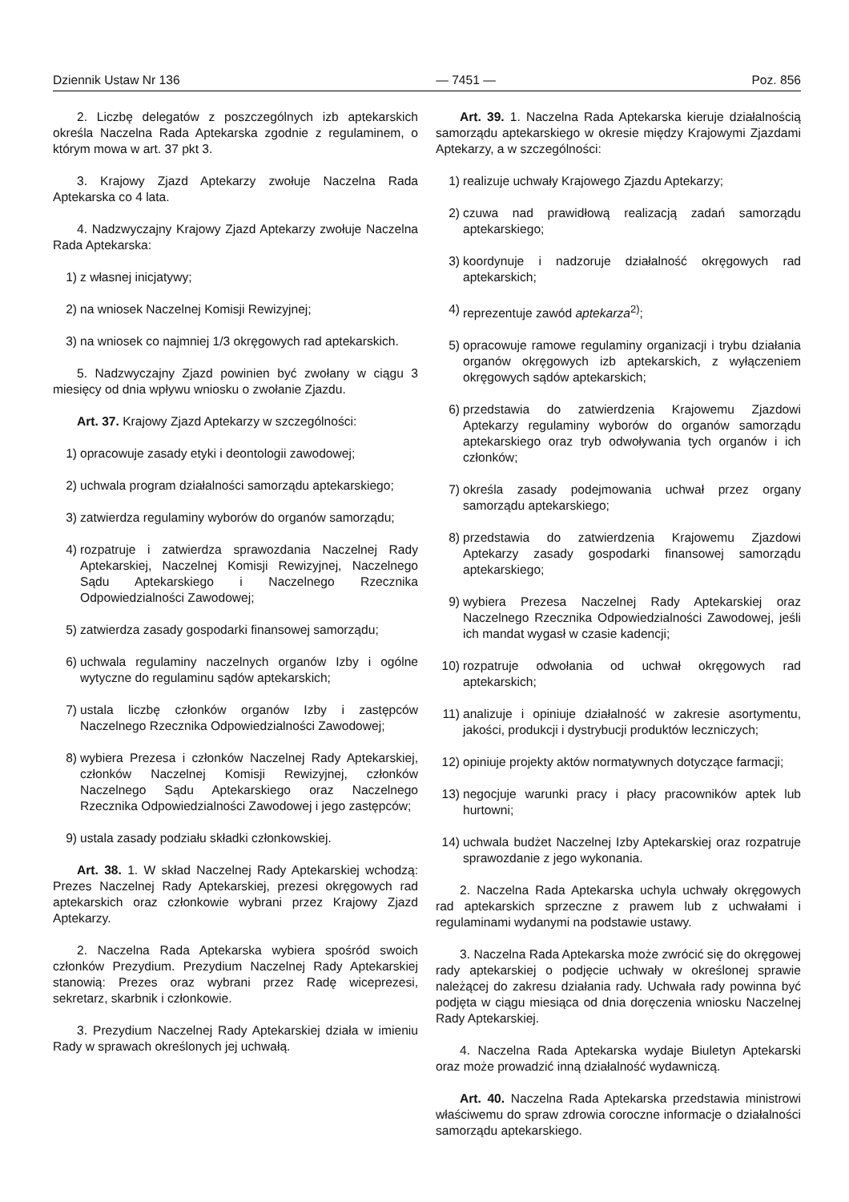Dziennik Ustaw Nr 136 — 7451 — Poz. 856
2. Liczbę delegatów z poszczególnych izb aptekarskich określa Naczelna Rada Aptekarska zgodnie z regulaminem, o którym mowa w art. 37 pkt 3.
3. Krajowy Zjazd Aptekarzy zwołuje Naczelna Rada Aptekarska co 4 lata.
4. Nadzwyczajny Krajowy Zjazd Aptekarzy zwołuje Naczelna Rada Aptekarska:
1) z własnej inicjatywy;
2) na wniosek Naczelnej Komisji Rewizyjnej;
3) na wniosek co najmniej 1/3 okręgowych rad aptekarskich.
5. Nadzwyczajny Zjazd powinien być zwołany w ciągu 3 miesięcy od dnia wpływu wniosku o zwołanie Zjazdu.
Art. 37. Krajowy Zjazd Aptekarzy w szczególności:
1) opracowuje zasady etyki i deontologii zawodowej;
2) uchwala program działalności samorządu aptekarskiego;
3) zatwierdza regulaminy wyborów do organów samorządu;
4) rozpatruje i zatwierdza sprawozdania Naczelnej Rady Aptekarskiej, Naczelnej Komisji Rewizyjnej, Naczelnego Sądu Aptekarskiego i Naczelnego Rzecznika Odpowiedzialności Zawodowej;
5) zatwierdza zasady gospodarki finansowej samorządu;
6) uchwala regulaminy naczelnych organów Izby i ogólne wytyczne do regulaminu sądów aptekarskich;
7) ustala liczbę członków organów Izby i zastępców Naczelnego Rzecznika Odpowiedzialności Zawodowej;
8) wybiera Prezesa i członków Naczelnej Rady Aptekarskiej, członków Naczelnej Komisji Rewizyjnej, członków Naczelnego Sądu Aptekarskiego oraz Naczelnego Rzecznika Odpowiedzialności Zawodowej i jego zastępców;
9) ustala zasady podziału składki członkowskiej.
Art. 38. 1. W skład Naczelnej Rady Aptekarskiej wchodzą: Prezes Naczelnej Rady Aptekarskiej, prezesi okręgowych rad aptekarskich oraz członkowie wybrani przez Krajowy Zjazd Aptekarzy.
2. Naczelna Rada Aptekarska wybiera spośród swoich członków Prezydium. Prezydium Naczelnej Rady Aptekarskiej stanowią: Prezes oraz wybrani przez Radę wiceprezesi, sekretarz, skarbnik i członkowie.
3. Prezydium Naczelnej Rady Aptekarskiej działa w imieniu Rady w sprawach określonych jej uchwałą.
Art. 39. 1. Naczelna Rada Aptekarska kieruje działalnością samorządu aptekarskiego w okresie między Krajowymi Zjazdami Aptekarzy, a w szczególności:
1) realizuje uchwały Krajowego Zjazdu Aptekarzy;
2) czuwa nad prawidłową realizacją zadań samorządu aptekarskiego;
3) koordynuje i nadzoruje działalność okręgowych rad aptekarskich;
4) reprezentuje zawód aptekarza<sup>2)</sup>;
5) opracowuje ramowe regulaminy organizacji i trybu działania organów okręgowych izb aptekarskich, z wyłączeniem okręgowych sądów aptekarskich;
6) przedstawia do zatwierdzenia Krajowemu Zjazdowi Aptekarzy regulaminy wyborów do organów samorządu aptekarskiego oraz tryb odwoływania tych organów i ich członków;
7) określa zasady podejmowania uchwał przez organy samorządu aptekarskiego;
8) przedstawia do zatwierdzenia Krajowemu Zjazdowi Aptekarzy zasady gospodarki finansowej samorządu aptekarskiego;
9) wybiera Prezesa Naczelnej Rady Aptekarskiej oraz Naczelnego Rzecznika Odpowiedzialności Zawodowej, jeśli ich mandat wygasł w czasie kadencji;
10) rozpatruje odwołania od uchwał okręgowych rad aptekarskich;
11) analizuje i opiniuje działalność w zakresie asortymentu, jakości, produkcji i dystrybucji produktów leczniczych;
12) opiniuje projekty aktów normatywnych dotyczące farmacji;
13) negocjuje warunki pracy i płacy pracowników aptek lub hurtowni;
14) uchwala budżet Naczelnej Izby Aptekarskiej oraz rozpatruje sprawozdanie z jego wykonania.
2. Naczelna Rada Aptekarska uchyla uchwały okręgowych rad aptekarskich sprzeczne z prawem lub z uchwałami i regulaminami wydanymi na podstawie ustawy.
3. Naczelna Rada Aptekarska może zwrócić się do okręgowej rady aptekarskiej o podjęcie uchwały w określonej sprawie należącej do zakresu działania rady. Uchwała rady powinna być podjęta w ciągu miesiąca od dnia doręczenia wniosku Naczelnej Rady Aptekarskiej.
4. Naczelna Rada Aptekarska wydaje Biuletyn Aptekarski oraz może prowadzić inną działalność wydawniczą.
Art. 40. Naczelna Rada Aptekarska przedstawia ministrowi właściwemu do spraw zdrowia coroczne informacje o działalności samorządu aptekarskiego.